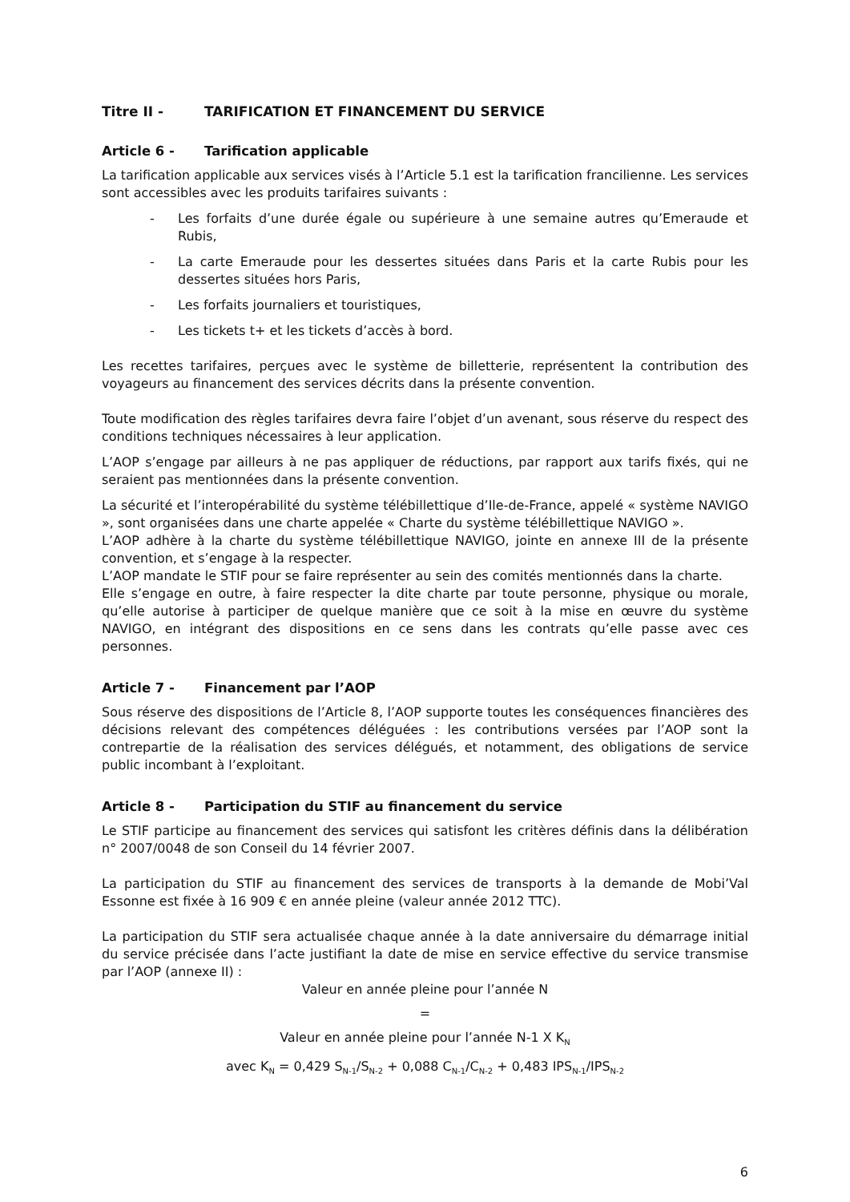Titre II - TARIFICATION ET FINANCEMENT DU SERVICE
Article 6 - Tarification applicable
La tarification applicable aux services visés à l’Article 5.1 est la tarification francilienne. Les services sont accessibles avec les produits tarifaires suivants :
- Les forfaits d’une durée égale ou supérieure à une semaine autres qu’Emeraude et Rubis,
- La carte Emeraude pour les dessertes situées dans Paris et la carte Rubis pour les dessertes situées hors Paris,
- Les forfaits journaliers et touristiques,
- Les tickets t+ et les tickets d’accès à bord.
Les recettes tarifaires, perçues avec le système de billetterie, représentent la contribution des voyageurs au financement des services décrits dans la présente convention.
Toute modification des règles tarifaires devra faire l’objet d’un avenant, sous réserve du respect des conditions techniques nécessaires à leur application.
L’AOP s’engage par ailleurs à ne pas appliquer de réductions, par rapport aux tarifs fixés, qui ne seraient pas mentionnées dans la présente convention.
La sécurité et l’interopérabilité du système télébillettique d’Ile-de-France, appelé « système NAVIGO », sont organisées dans une charte appelée « Charte du système télébillettique NAVIGO ».
L’AOP adhère à la charte du système télébillettique NAVIGO, jointe en annexe III de la présente convention, et s’engage à la respecter.
L’AOP mandate le STIF pour se faire représenter au sein des comités mentionnés dans la charte.
Elle s’engage en outre, à faire respecter la dite charte par toute personne, physique ou morale, qu’elle autorise à participer de quelque manière que ce soit à la mise en œuvre du système NAVIGO, en intégrant des dispositions en ce sens dans les contrats qu’elle passe avec ces personnes.
Article 7 - Financement par l’AOP
Sous réserve des dispositions de l’Article 8, l’AOP supporte toutes les conséquences financières des décisions relevant des compétences déléguées : les contributions versées par l’AOP sont la contrepartie de la réalisation des services délégués, et notamment, des obligations de service public incombant à l’exploitant.
Article 8 - Participation du STIF au financement du service
Le STIF participe au financement des services qui satisfont les critères définis dans la délibération n° 2007/0048 de son Conseil du 14 février 2007.
La participation du STIF au financement des services de transports à la demande de Mobi’Val Essonne est fixée à 16 909 € en année pleine (valeur année 2012 TTC).
La participation du STIF sera actualisée chaque année à la date anniversaire du démarrage initial du service précisée dans l’acte justifiant la date de mise en service effective du service transmise par l’AOP (annexe II) :
Valeur en année pleine pour l’année N
=
Valeur en année pleine pour l’année N-1 X K<sub>N</sub>
avec K<sub>N</sub> = 0,429 S<sub>N-1</sub>/S<sub>N-2</sub> + 0,088 C<sub>N-1</sub>/C<sub>N-2</sub> + 0,483 IPS<sub>N-1</sub>/IPS<sub>N-2</sub>
6